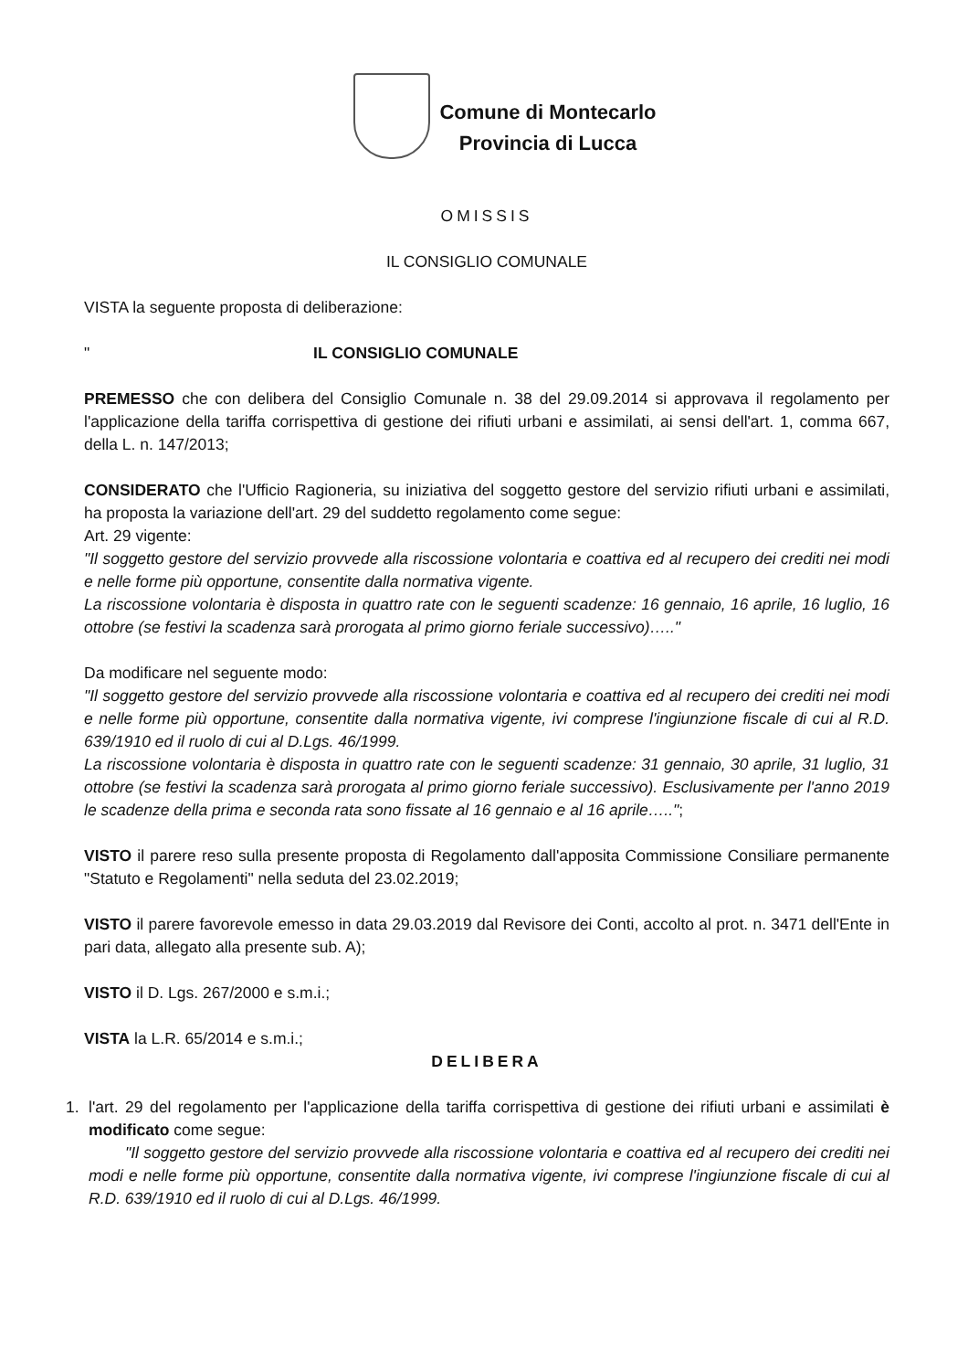Comune di Montecarlo
Provincia di Lucca
OMISSIS
IL CONSIGLIO COMUNALE
VISTA la seguente proposta di deliberazione:
" IL CONSIGLIO COMUNALE
PREMESSO che con delibera del Consiglio Comunale n. 38 del 29.09.2014 si approvava il regolamento per l'applicazione della tariffa corrispettiva di gestione dei rifiuti urbani e assimilati, ai sensi dell'art. 1, comma 667, della L. n. 147/2013;
CONSIDERATO che l'Ufficio Ragioneria, su iniziativa del soggetto gestore del servizio rifiuti urbani e assimilati, ha proposta la variazione dell'art. 29 del suddetto regolamento come segue:
Art. 29 vigente:
"Il soggetto gestore del servizio provvede alla riscossione volontaria e coattiva ed al recupero dei crediti nei modi e nelle forme più opportune, consentite dalla normativa vigente.
La riscossione volontaria è disposta in quattro rate con le seguenti scadenze: 16 gennaio, 16 aprile, 16 luglio, 16 ottobre (se festivi la scadenza sarà prorogata al primo giorno feriale successivo)….."
Da modificare nel seguente modo:
"Il soggetto gestore del servizio provvede alla riscossione volontaria e coattiva ed al recupero dei crediti nei modi e nelle forme più opportune, consentite dalla normativa vigente, ivi comprese l'ingiunzione fiscale di cui al R.D. 639/1910 ed il ruolo di cui al D.Lgs. 46/1999.
La riscossione volontaria è disposta in quattro rate con le seguenti scadenze: 31 gennaio, 30 aprile, 31 luglio, 31 ottobre (se festivi la scadenza sarà prorogata al primo giorno feriale successivo). Esclusivamente per l'anno 2019 le scadenze della prima e seconda rata sono fissate al 16 gennaio e al 16 aprile…..";
VISTO il parere reso sulla presente proposta di Regolamento dall'apposita Commissione Consiliare permanente "Statuto e Regolamenti" nella seduta del 23.02.2019;
VISTO il parere favorevole emesso in data 29.03.2019 dal Revisore dei Conti, accolto al prot. n. 3471 dell'Ente in pari data, allegato alla presente sub. A);
VISTO il D. Lgs. 267/2000 e s.m.i.;
VISTA la L.R. 65/2014 e s.m.i.;
DELIBERA
1. l'art. 29 del regolamento per l'applicazione della tariffa corrispettiva di gestione dei rifiuti urbani e assimilati è modificato come segue:
"Il soggetto gestore del servizio provvede alla riscossione volontaria e coattiva ed al recupero dei crediti nei modi e nelle forme più opportune, consentite dalla normativa vigente, ivi comprese l'ingiunzione fiscale di cui al R.D. 639/1910 ed il ruolo di cui al D.Lgs. 46/1999.